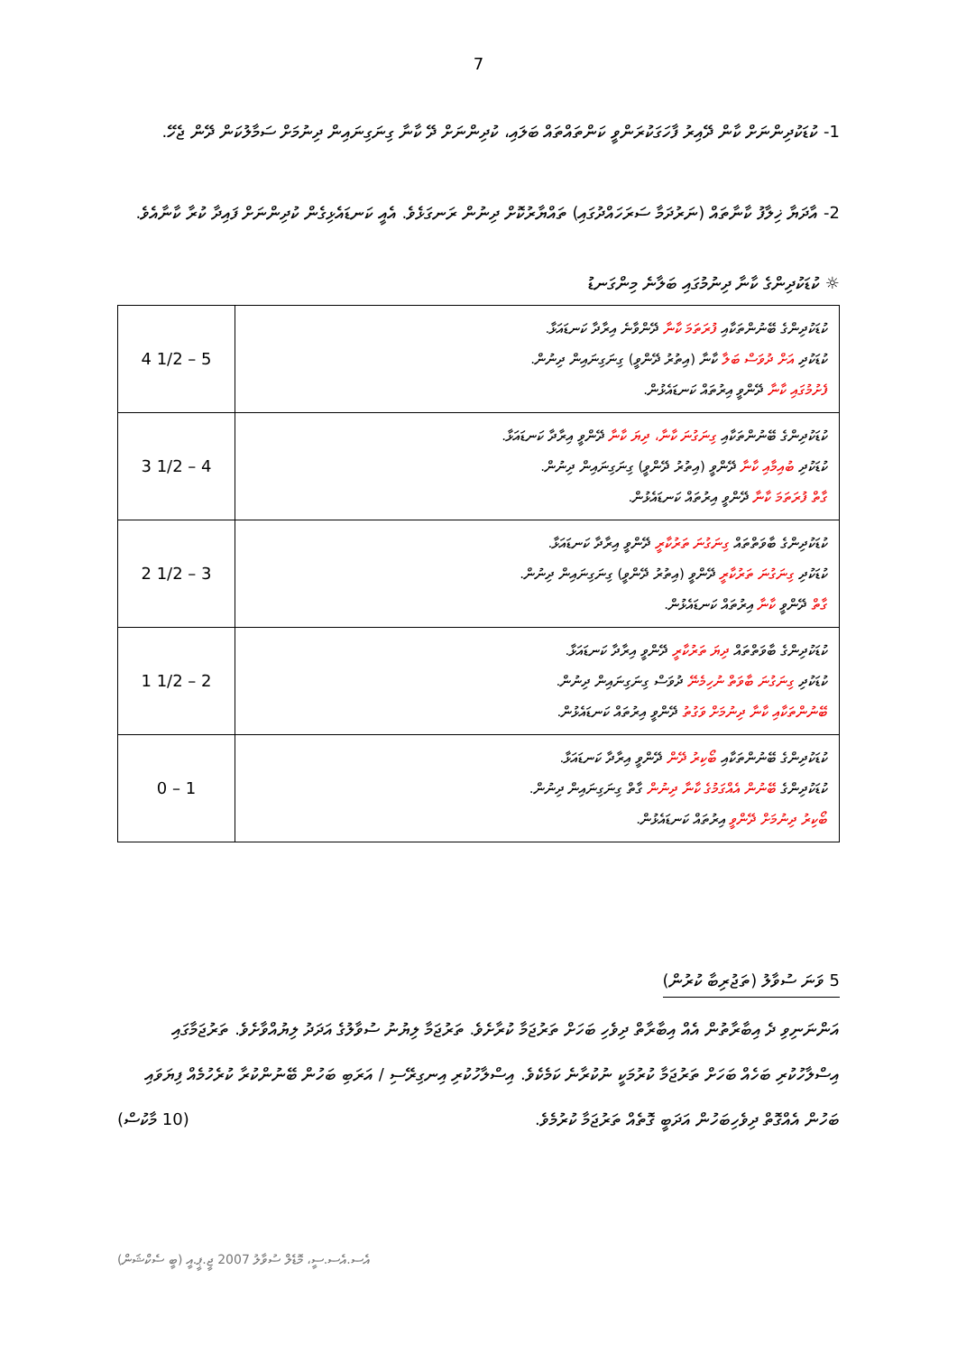7
1- ކުޑަކުދިންނަށް ކާން ދޭއިރު ފާހަގަކުރަންވީ ކަންތައްތައް ބަލައި، ކުދިންނަށް ދޭ ކާނާ ގިނަގިނައިން ދިނުމަށް ސަމާލުކަން ދޭން ޖެހޭ.
2- އާދަޔާ ޚިލާފު ކާނާތައް (ނަރުދަމާ ސަރަހައްދުގައި) ތައްޔާރުކޮށް ދިނުން ރަނގަޅެވެ. އެއީ ކަނޑައެޅިގެން ކުދިންނަށް ފައިދާ ކުރާ ކާނާއެވެ.
☼ ކުޑަކުދިންގެ ކާނާ ދިނުމުގައި ބަލާނެ މިންގަނޑު
| ކުޑަކުދިންގެ ބޭނުންތަކާއި ފުރަތަމަ ކާނާ ދޭންވާނެ އިރާދާ ކަނޑައަޅާ. ކުޑަކުދި އަށް ދުވަސް ބަލާ ކާނާ (އިތުރު ދޭންވީ) ގިނަގިނައިން ދިނުން. ފެށުމުގައި ކާނާ ދޭންވީ އިރުތައް ކަނޑައެޅުން. | 4 1/2 – 5 |
| ކުޑަކުދިންގެ ބޭނުންތަކާއި ގިނަގުނަ ކާނާ، ދިޔަ ކާނާ ދޭންވީ އިރާދާ ކަނޑައަޅާ. ކުޑަކުދި ބުއިމާއި ކާނާ ދޭންވީ (އިތުރު ދޭންވީ) ގިނަގިނައިން ދިނުން. ގާތް ފުރަތަމަ ކާނާ ދޭންވީ އިރުތައް ކަނޑައެޅުން. | 3 1/2 – 4 |
| ކުޑަކުދިންގެ ބާވަތްތައް ގިނަގުނަ ތަރުކާރީ ދޭންވީ އިރާދާ ކަނޑައަޅާ. ކުޑަކުދި ގިނަގުނަ ތަރުކާރީ ދޭންވީ (އިތުރު ދޭންވީ) ގިނަގިނައިން ދިނުން. ގާތް ދޭންވީ ކާނާ އިރުތައް ކަނޑައެޅުން. | 2 1/2 – 3 |
| ކުޑަކުދިންގެ ބާވަތްތައް ދިޔަ ތަރުކާރީ ދޭންވީ އިރާދާ ކަނޑައަޅާ. ކުޑަކުދި ގިނަގުނަ ބާވަތް ނުހިމެނޭ ދުވަސް ގިނަގިނައިން ދިނުން. ބޭނުންތަކާއި ކާނާ ދިނުމަށް ވަގުތު ދޭންވީ އިރުތައް ކަނޑައެޅުން. | 1 1/2 – 2 |
| ކުޑަކުދިންގެ ބޭނުންތަކާއި ބޯކިރު ދޭން ދޭންވީ އިރާދާ ކަނޑައަޅާ. ކުޑަކުދިންގެ ބޭނުން އެއްގަމުގެ ކާނާ ދިނުން ގާތް ގިނަގިނައިން ދިނުން. ބޯކިރު ދިނުމަށް ދޭންވީ އިރުތައް ކަނޑައެޅުން. | 0 – 1 |
5 ވަނަ ސުވާލު (ތަޖުރިބާ ކުރުން)
އަންނަނިވި ދެ އިބާރާތުން އެއް އިބާރާތް ދިވެހި ބަހަށް ތަރުޖަމާ ކުރާށެވެ. ތަރުޖަމާ ލިޔުނު ސުވާލުގެ އަދަދު ލިޔުއްވާށެވެ. ތަރުޖަމާގައި އިސްލާހުކުރި ބަހެއް ބަހަށް ތަރުޖަމާ ކުރުމަކީ ނުކުރާނެ ކަމެކެވެ. އިސްލާހުކުރި އިނގިރޭސި / އަރަބި ބަހުން ބޭނުންކުރާ ކުރެހުމެއް ފިޔަވައި ބަހުން އެއްގޮތް ދިވެހިބަހުން އަދަބީ ގޮތެއް ތަރުޖަމާ ކުރުމެވެ. (10 މާކުސް)
އެސ.އެސ.ސީ، މޮޑެލް ސުވާލު 2007 ޖީ.ޕީ.އީ (ބީ ސެކްޝަން)